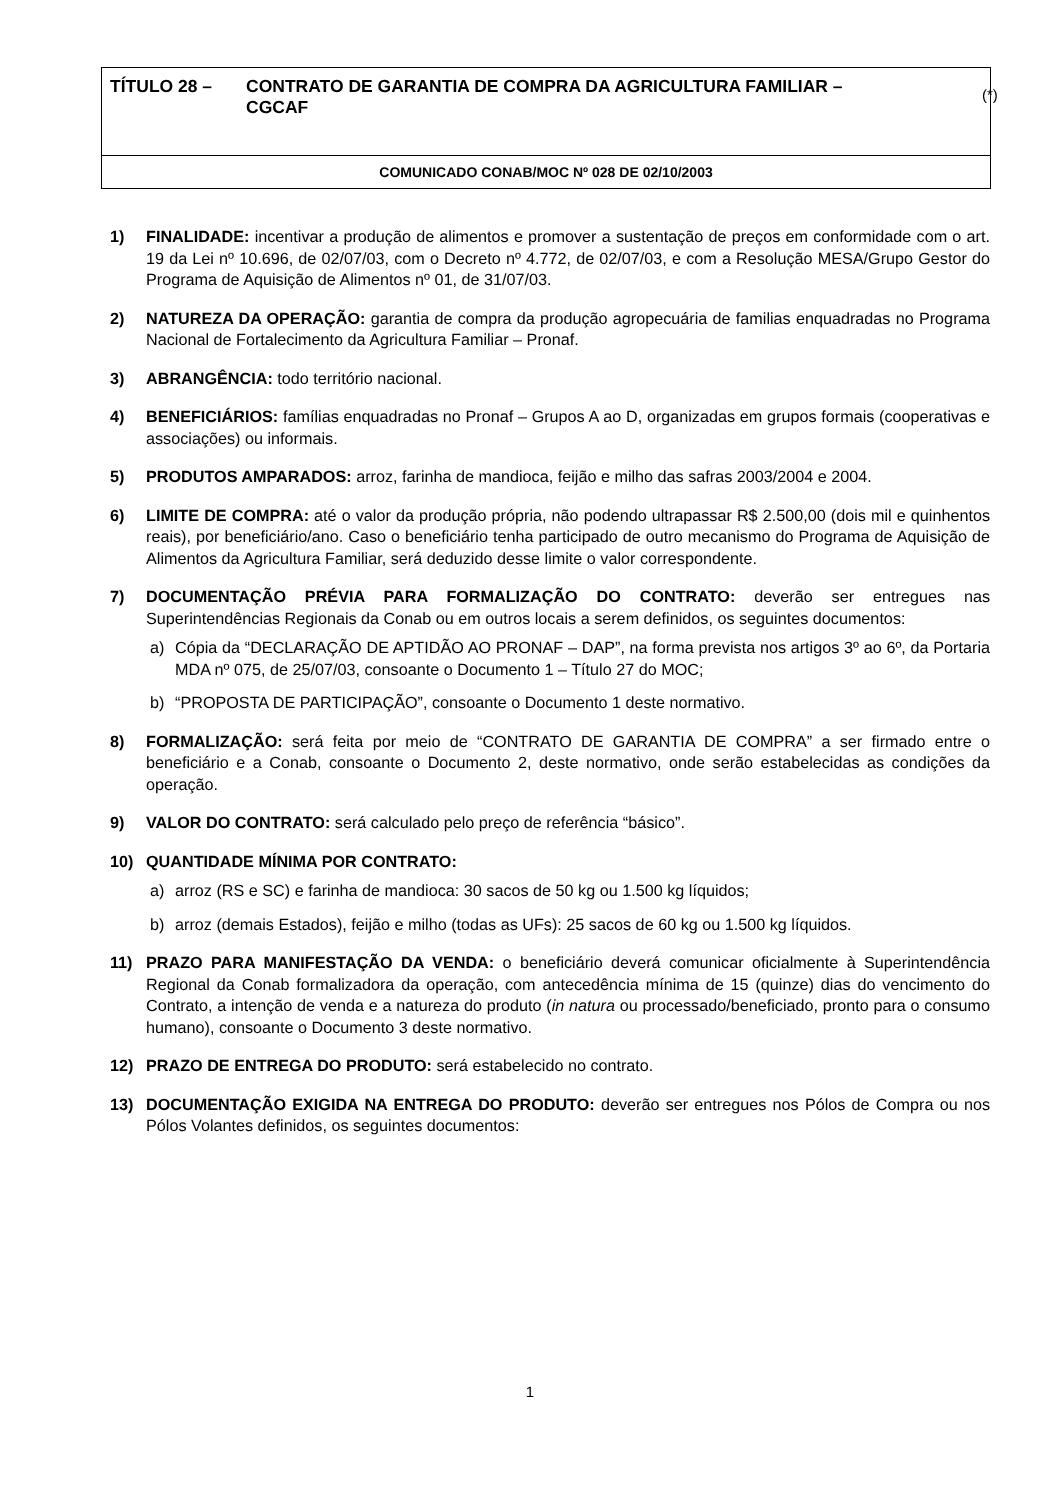TÍTULO 28 – CONTRATO DE GARANTIA DE COMPRA DA AGRICULTURA FAMILIAR –
CGCAF
COMUNICADO CONAB/MOC Nº 028 DE 02/10/2003
(*)
1) FINALIDADE: incentivar a produção de alimentos e promover a sustentação de preços em conformidade com o art. 19 da Lei nº 10.696, de 02/07/03, com o Decreto nº 4.772, de 02/07/03, e com a Resolução MESA/Grupo Gestor do Programa de Aquisição de Alimentos nº 01, de 31/07/03.
2) NATUREZA DA OPERAÇÃO: garantia de compra da produção agropecuária de familias enquadradas no Programa Nacional de Fortalecimento da Agricultura Familiar – Pronaf.
3) ABRANGÊNCIA: todo território nacional.
4) BENEFICIÁRIOS: famílias enquadradas no Pronaf – Grupos A ao D, organizadas em grupos formais (cooperativas e associações) ou informais.
5) PRODUTOS AMPARADOS: arroz, farinha de mandioca, feijão e milho das safras 2003/2004 e 2004.
6) LIMITE DE COMPRA: até o valor da produção própria, não podendo ultrapassar R$ 2.500,00 (dois mil e quinhentos reais), por beneficiário/ano. Caso o beneficiário tenha participado de outro mecanismo do Programa de Aquisição de Alimentos da Agricultura Familiar, será deduzido desse limite o valor correspondente.
7) DOCUMENTAÇÃO PRÉVIA PARA FORMALIZAÇÃO DO CONTRATO: deverão ser entregues nas Superintendências Regionais da Conab ou em outros locais a serem definidos, os seguintes documentos:
a) Cópia da “DECLARAÇÃO DE APTIDÃO AO PRONAF – DAP”, na forma prevista nos artigos 3º ao 6º, da Portaria MDA nº 075, de 25/07/03, consoante o Documento 1 – Título 27 do MOC;
b) “PROPOSTA DE PARTICIPAÇÃO”, consoante o Documento 1 deste normativo.
8) FORMALIZAÇÃO: será feita por meio de “CONTRATO DE GARANTIA DE COMPRA” a ser firmado entre o beneficiário e a Conab, consoante o Documento 2, deste normativo, onde serão estabelecidas as condições da operação.
9) VALOR DO CONTRATO: será calculado pelo preço de referência “básico”.
10) QUANTIDADE MÍNIMA POR CONTRATO:
a) arroz (RS e SC) e farinha de mandioca: 30 sacos de 50 kg ou 1.500 kg líquidos;
b) arroz (demais Estados), feijão e milho (todas as UFs): 25 sacos de 60 kg ou 1.500 kg líquidos.
11) PRAZO PARA MANIFESTAÇÃO DA VENDA: o beneficiário deverá comunicar oficialmente à Superintendência Regional da Conab formalizadora da operação, com antecedência mínima de 15 (quinze) dias do vencimento do Contrato, a intenção de venda e a natureza do produto (in natura ou processado/beneficiado, pronto para o consumo humano), consoante o Documento 3 deste normativo.
12) PRAZO DE ENTREGA DO PRODUTO: será estabelecido no contrato.
13) DOCUMENTAÇÃO EXIGIDA NA ENTREGA DO PRODUTO: deverão ser entregues nos Pólos de Compra ou nos Pólos Volantes definidos, os seguintes documentos:
1